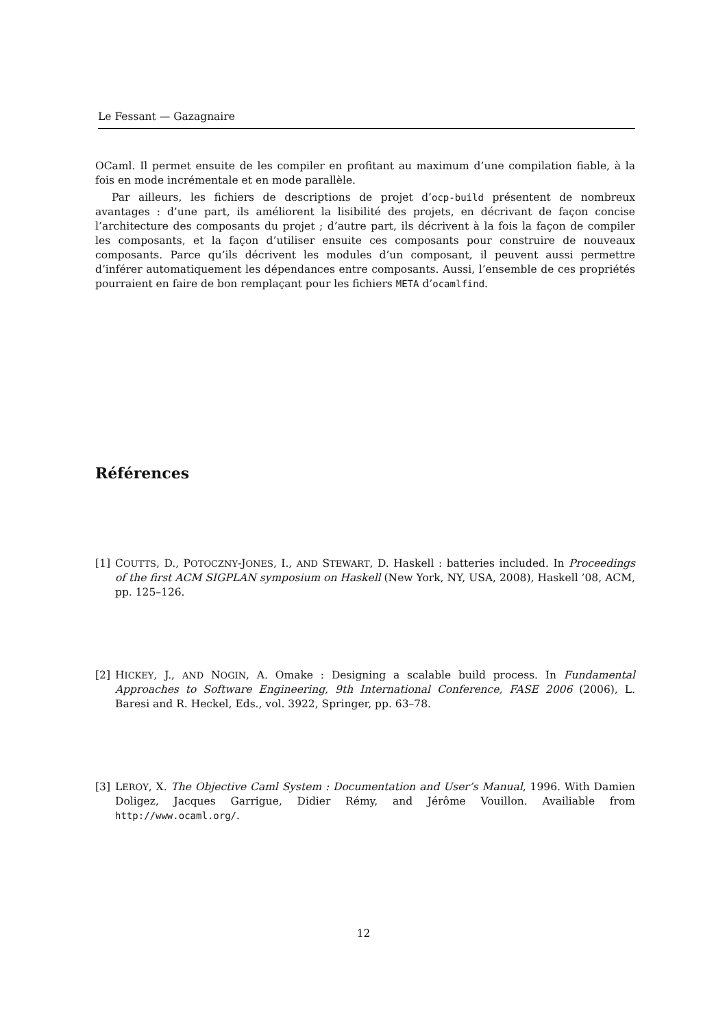Le Fessant — Gazagnaire
OCaml. Il permet ensuite de les compiler en profitant au maximum d’une compilation fiable, à la fois en mode incrémentale et en mode parallèle.
Par ailleurs, les fichiers de descriptions de projet d’ocp-build présentent de nombreux avantages : d’une part, ils améliorent la lisibilité des projets, en décrivant de façon concise l’architecture des composants du projet ; d’autre part, ils décrivent à la fois la façon de compiler les composants, et la façon d’utiliser ensuite ces composants pour construire de nouveaux composants. Parce qu’ils décrivent les modules d’un composant, il peuvent aussi permettre d’inférer automatiquement les dépendances entre composants. Aussi, l’ensemble de ces propriétés pourraient en faire de bon remplaçant pour les fichiers META d’ocamlfind.
Références
[1] COUTTS, D., POTOCZNY-JONES, I., AND STEWART, D. Haskell : batteries included. In Proceedings of the first ACM SIGPLAN symposium on Haskell (New York, NY, USA, 2008), Haskell ’08, ACM, pp. 125–126.
[2] HICKEY, J., AND NOGIN, A. Omake : Designing a scalable build process. In Fundamental Approaches to Software Engineering, 9th International Conference, FASE 2006 (2006), L. Baresi and R. Heckel, Eds., vol. 3922, Springer, pp. 63–78.
[3] LEROY, X. The Objective Caml System : Documentation and User’s Manual, 1996. With Damien Doligez, Jacques Garrigue, Didier Rémy, and Jérôme Vouillon. Availiable from http://www.ocaml.org/.
12